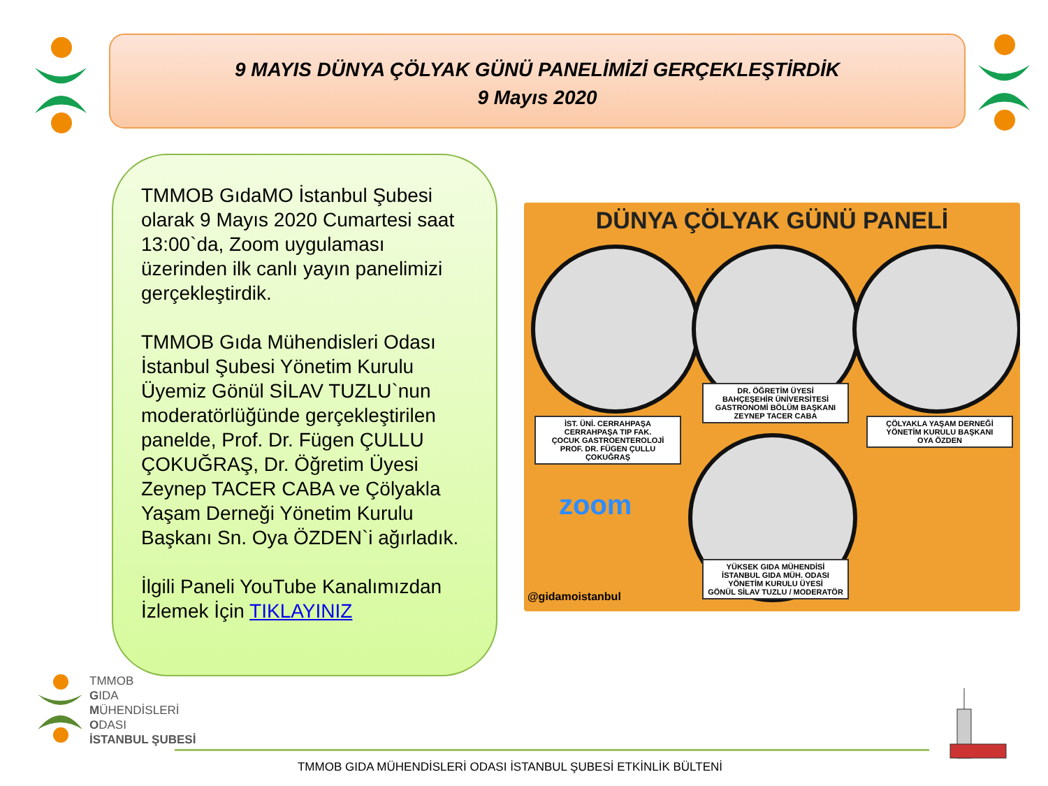9 MAYIS DÜNYA ÇÖLYAK GÜNÜ PANELİMİZİ GERÇEKLEŞTİRDİK
9 Mayıs 2020
TMMOB GıdaMO İstanbul Şubesi olarak 9 Mayıs 2020 Cumartesi saat 13:00`da, Zoom uygulaması üzerinden ilk canlı yayın panelimizi gerçekleştirdik.
TMMOB Gıda Mühendisleri Odası İstanbul Şubesi Yönetim Kurulu Üyemiz Gönül SİLAV TUZLU`nun moderatörlüğünde gerçekleştirilen panelde, Prof. Dr. Fügen ÇULLU ÇOKUĞRAŞ, Dr. Öğretim Üyesi Zeynep TACER CABA ve Çölyakla Yaşam Derneği Yönetim Kurulu Başkanı Sn. Oya ÖZDEN`i ağırladık.
İlgili Paneli YouTube Kanalımızdan İzlemek İçin TIKLAYINIZ
DÜNYA ÇÖLYAK GÜNÜ PANELİ
İST. ÜNİ. CERRAHPAŞA
CERRAHPAŞA TIP FAK.
ÇOCUK GASTROENTEROLOJİ
PROF. DR. FÜGEN ÇULLU ÇOKUĞRAŞ
DR. ÖĞRETİM ÜYESİ
BAHÇEŞEHİR ÜNİVERSİTESİ
GASTRONOMİ BÖLÜM BAŞKANI
ZEYNEP TACER CABA
ÇÖLYAKLA YAŞAM DERNEĞİ
YÖNETİM KURULU BAŞKANI
OYA ÖZDEN
YÜKSEK GIDA MÜHENDİSİ
İSTANBUL GIDA MÜH. ODASI
YÖNETİM KURULU ÜYESİ
GÖNÜL SİLAV TUZLU / MODERATÖR
zoom
@gidamoistanbul
TMMOB
GIDA
MÜHENDİSLERİ
ODASI
İSTANBUL ŞUBESİ
TMMOB GIDA MÜHENDİSLERİ ODASI İSTANBUL ŞUBESİ ETKİNLİK BÜLTENİ